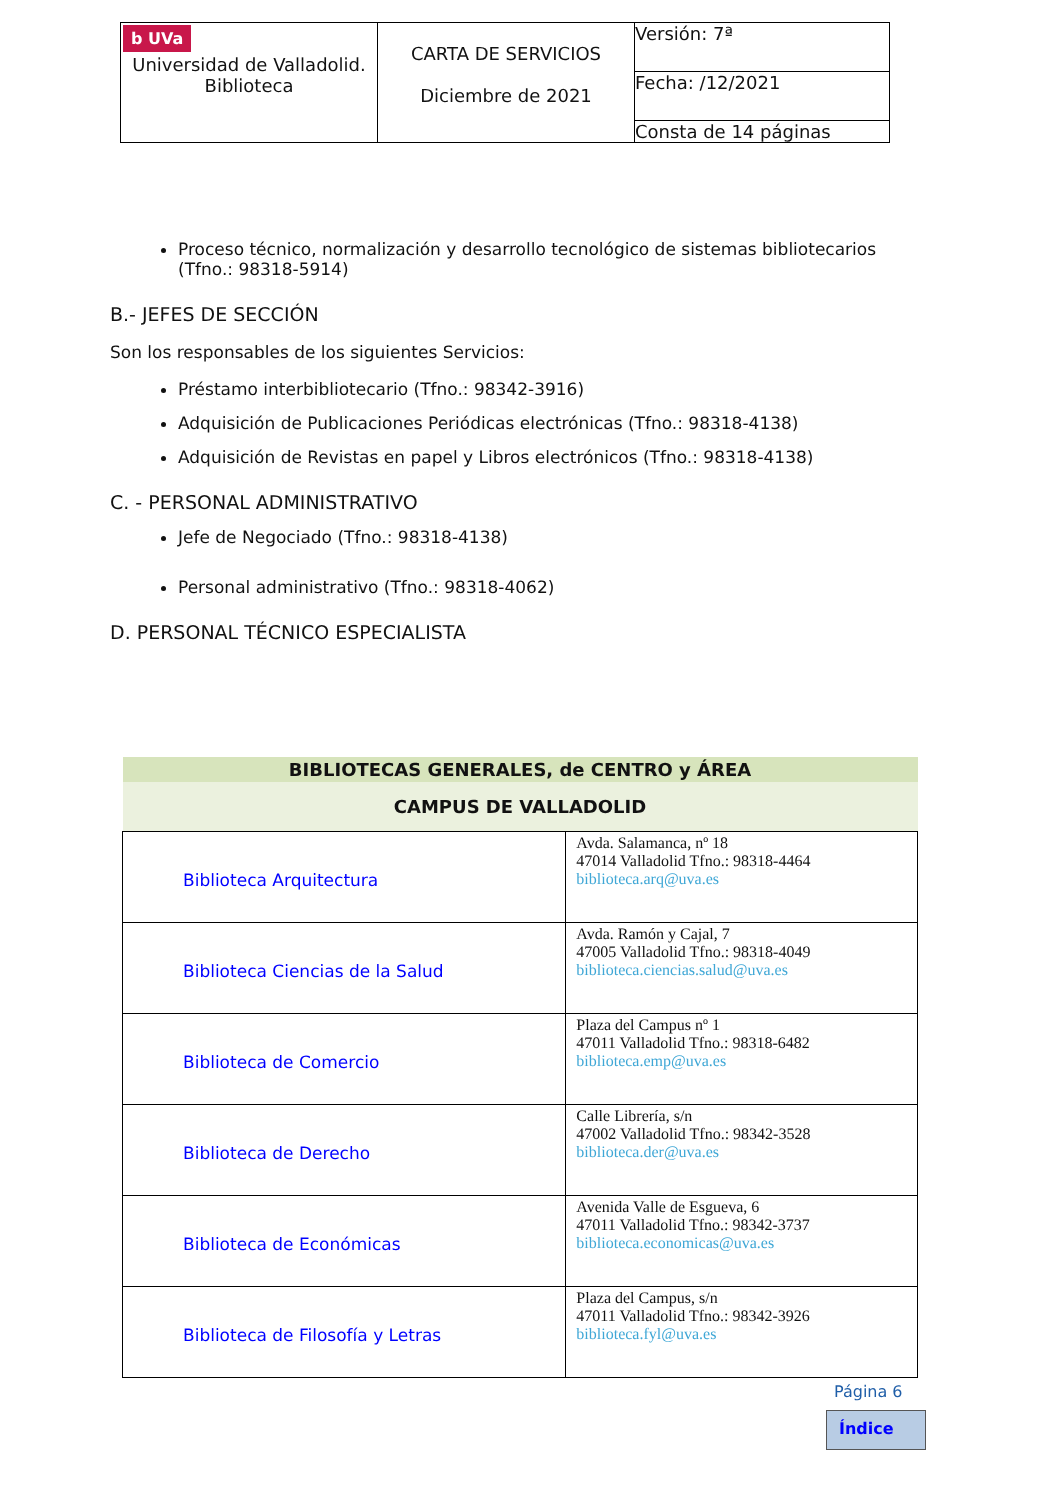| b UVa Universidad de Valladolid. Biblioteca | CARTA DE SERVICIOS Diciembre de 2021 | Versión: 7ª |
| | | Fecha: /12/2021 |
| | | Consta de 14 páginas |
Proceso técnico, normalización y desarrollo tecnológico de sistemas bibliotecarios (Tfno.: 98318-5914)
B.- JEFES DE SECCIÓN
Son los responsables de los siguientes Servicios:
Préstamo interbibliotecario (Tfno.: 98342-3916)
Adquisición de Publicaciones Periódicas electrónicas (Tfno.: 98318-4138)
Adquisición de Revistas en papel y Libros electrónicos (Tfno.: 98318-4138)
C. - PERSONAL ADMINISTRATIVO
Jefe de Negociado (Tfno.: 98318-4138)
Personal administrativo (Tfno.: 98318-4062)
D. PERSONAL TÉCNICO ESPECIALISTA
| BIBLIOTECAS GENERALES, de CENTRO y ÁREA | |
| --- | --- |
| CAMPUS DE VALLADOLID | |
| Biblioteca Arquitectura | Avda. Salamanca, nº 18 47014 Valladolid Tfno.: 98318-4464 biblioteca.arq@uva.es |
| Biblioteca Ciencias de la Salud | Avda. Ramón y Cajal, 7 47005 Valladolid Tfno.: 98318-4049 biblioteca.ciencias.salud@uva.es |
| Biblioteca de Comercio | Plaza del Campus nº 1 47011 Valladolid Tfno.: 98318-6482 biblioteca.emp@uva.es |
| Biblioteca de Derecho | Calle Librería, s/n 47002 Valladolid Tfno.: 98342-3528 biblioteca.der@uva.es |
| Biblioteca de Económicas | Avenida Valle de Esgueva, 6 47011 Valladolid Tfno.: 98342-3737 biblioteca.economicas@uva.es |
| Biblioteca de Filosofía y Letras | Plaza del Campus, s/n 47011 Valladolid Tfno.: 98342-3926 biblioteca.fyl@uva.es |
Página 6
Índice